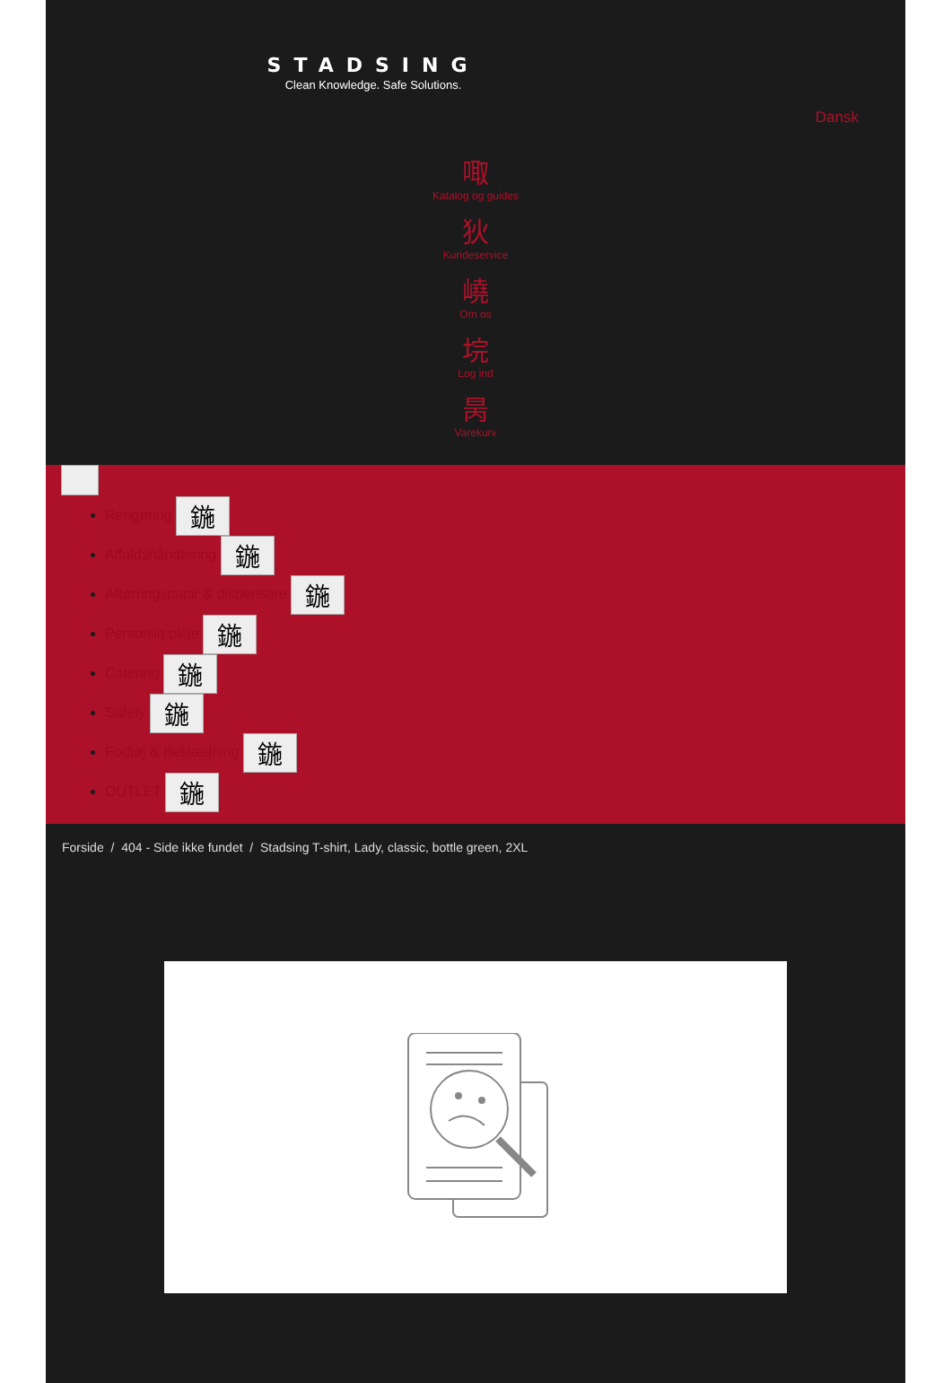STADSING
Clean Knowledge. Safe Solutions.
Dansk
㖩
Katalog og guides
狄
Kundeservice
嶢
Om os
垸
Log ind
昺
Varekurv
Rengøring 鍦
Affaldshåndtering 鍦
Aftørringspapir & dispensere 鍦
Personlig pleje 鍦
Catering 鍦
Safety 鍦
Fodtøj & Beklædning 鍦
OUTLET 鍦
Forside / 404 - Side ikke fundet / Stadsing T-shirt, Lady, classic, bottle green, 2XL